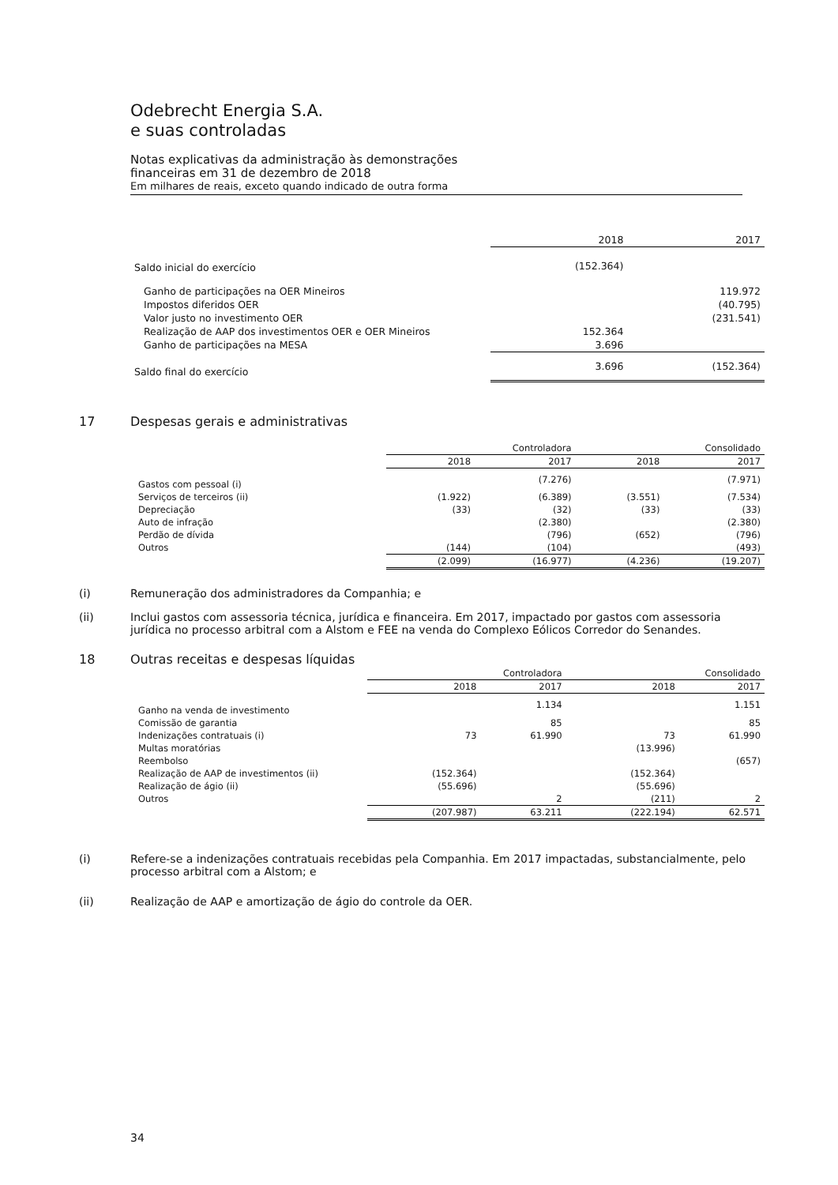Odebrecht Energia S.A.
e suas controladas
Notas explicativas da administração às demonstrações
financeiras em 31 de dezembro de 2018
Em milhares de reais, exceto quando indicado de outra forma
| | 2018 | 2017 |
| --- | --- | --- |
| Saldo inicial do exercício | (152.364) | |
| Ganho de participações na OER Mineiros | | 119.972 |
| Impostos diferidos OER | | (40.795) |
| Valor justo no investimento OER | | (231.541) |
| Realização de AAP dos investimentos OER e OER Mineiros | 152.364 | |
| Ganho de participações na MESA | 3.696 | |
| Saldo final do exercício | 3.696 | (152.364) |
17 Despesas gerais e administrativas
| | Controladora | | Consolidado | |
| --- | --- | --- | --- | --- |
| | 2018 | 2017 | 2018 | 2017 |
| Gastos com pessoal (i) | | (7.276) | | (7.971) |
| Serviços de terceiros (ii) | (1.922) | (6.389) | (3.551) | (7.534) |
| Depreciação | (33) | (32) | (33) | (33) |
| Auto de infração | | (2.380) | | (2.380) |
| Perdão de dívida | | (796) | (652) | (796) |
| Outros | (144) | (104) | | (493) |
| | (2.099) | (16.977) | (4.236) | (19.207) |
(i) Remuneração dos administradores da Companhia; e
(ii) Inclui gastos com assessoria técnica, jurídica e financeira. Em 2017, impactado por gastos com assessoria jurídica no processo arbitral com a Alstom e FEE na venda do Complexo Eólicos Corredor do Senandes.
18 Outras receitas e despesas líquidas
| | Controladora | | Consolidado | |
| --- | --- | --- | --- | --- |
| | 2018 | 2017 | 2018 | 2017 |
| Ganho na venda de investimento | | 1.134 | | 1.151 |
| Comissão de garantia | | 85 | | 85 |
| Indenizações contratuais (i) | 73 | 61.990 | 73 | 61.990 |
| Multas moratórias | | | (13.996) | |
| Reembolso | | | | (657) |
| Realização de AAP de investimentos (ii) | (152.364) | | (152.364) | |
| Realização de ágio (ii) | (55.696) | | (55.696) | |
| Outros | | 2 | (211) | 2 |
| | (207.987) | 63.211 | (222.194) | 62.571 |
(i) Refere-se a indenizações contratuais recebidas pela Companhia. Em 2017 impactadas, substancialmente, pelo processo arbitral com a Alstom; e
(ii) Realização de AAP e amortização de ágio do controle da OER.
34